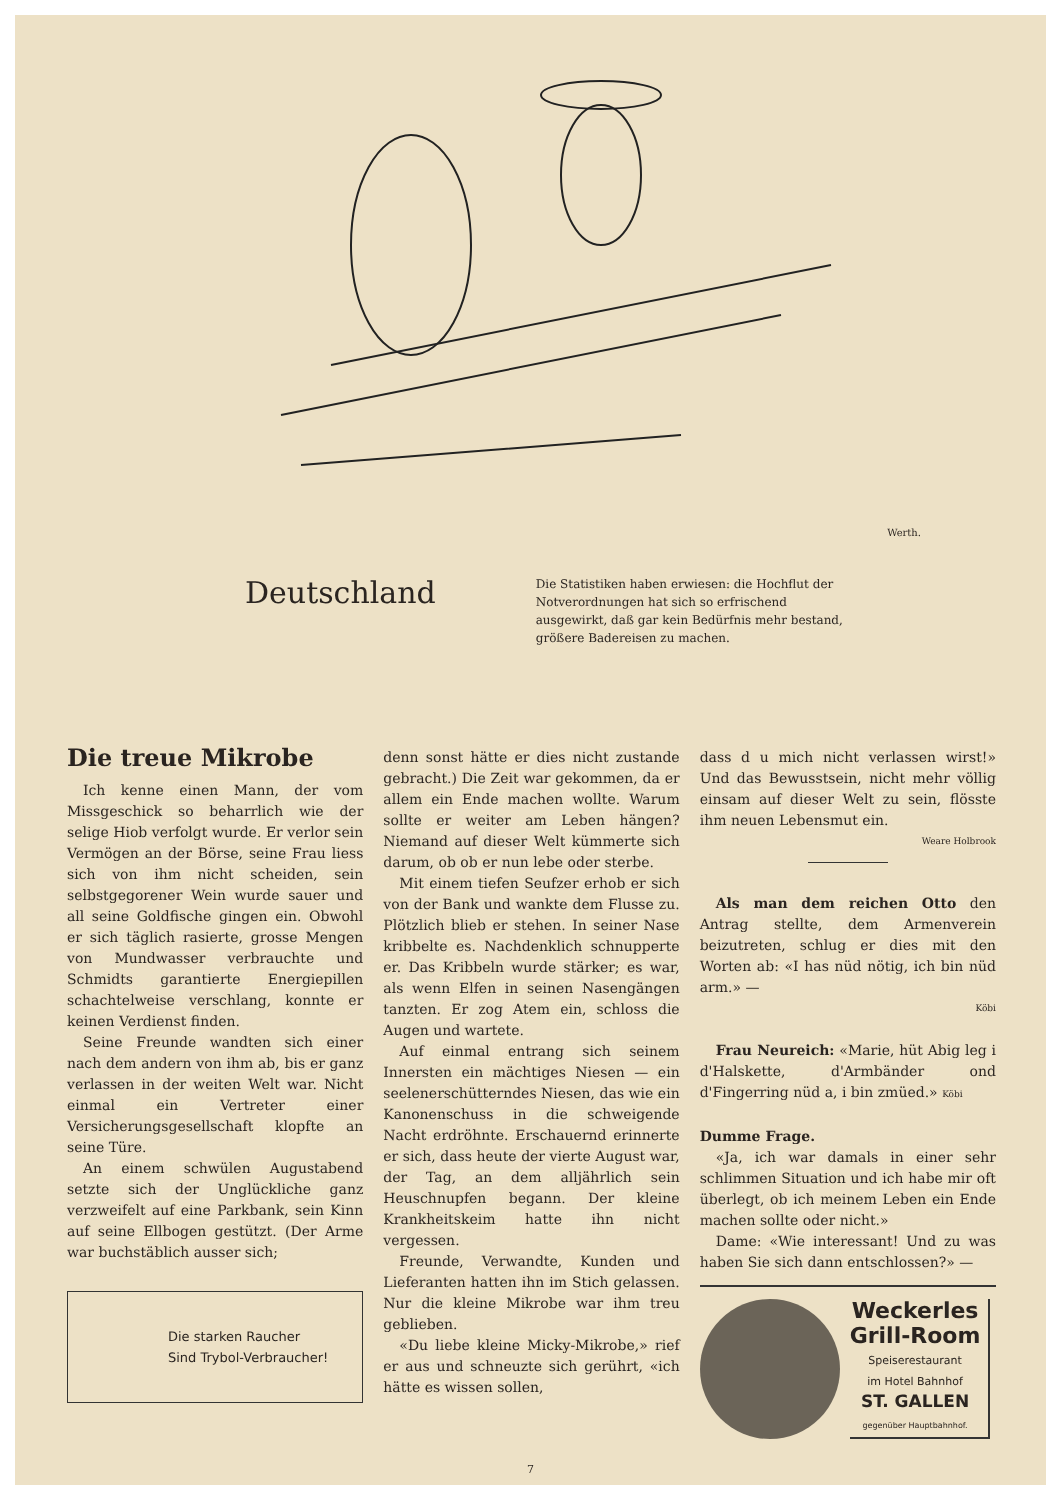Werth.
Deutschland
Die Statistiken haben erwiesen: die Hochflut der Notverordnungen hat sich so erfrischend ausgewirkt, daß gar kein Bedürfnis mehr bestand, größere Badereisen zu machen.
Die treue Mikrobe
Ich kenne einen Mann, der vom Missgeschick so beharrlich wie der selige Hiob verfolgt wurde. Er verlor sein Vermögen an der Börse, seine Frau liess sich von ihm nicht scheiden, sein selbstgegorener Wein wurde sauer und all seine Goldfische gingen ein. Obwohl er sich täglich rasierte, grosse Mengen von Mundwasser verbrauchte und Schmidts garantierte Energiepillen schachtelweise verschlang, konnte er keinen Verdienst finden.
Seine Freunde wandten sich einer nach dem andern von ihm ab, bis er ganz verlassen in der weiten Welt war. Nicht einmal ein Vertreter einer Versicherungsgesellschaft klopfte an seine Türe.
An einem schwülen Augustabend setzte sich der Unglückliche ganz verzweifelt auf eine Parkbank, sein Kinn auf seine Ellbogen gestützt. (Der Arme war buchstäblich ausser sich;
Die starken Raucher
Sind Trybol-Verbraucher!
denn sonst hätte er dies nicht zustande gebracht.) Die Zeit war gekommen, da er allem ein Ende machen wollte. Warum sollte er weiter am Leben hängen? Niemand auf dieser Welt kümmerte sich darum, ob ob er nun lebe oder sterbe.
Mit einem tiefen Seufzer erhob er sich von der Bank und wankte dem Flusse zu. Plötzlich blieb er stehen. In seiner Nase kribbelte es. Nachdenklich schnupperte er. Das Kribbeln wurde stärker; es war, als wenn Elfen in seinen Nasengängen tanzten. Er zog Atem ein, schloss die Augen und wartete.
Auf einmal entrang sich seinem Innersten ein mächtiges Niesen — ein seelenerschütterndes Niesen, das wie ein Kanonenschuss in die schweigende Nacht erdröhnte. Erschauernd erinnerte er sich, dass heute der vierte August war, der Tag, an dem alljährlich sein Heuschnupfen begann. Der kleine Krankheitskeim hatte ihn nicht vergessen.
Freunde, Verwandte, Kunden und Lieferanten hatten ihn im Stich gelassen. Nur die kleine Mikrobe war ihm treu geblieben.
«Du liebe kleine Micky-Mikrobe,» rief er aus und schneuzte sich gerührt, «ich hätte es wissen sollen,
dass d u mich nicht verlassen wirst!» Und das Bewusstsein, nicht mehr völlig einsam auf dieser Welt zu sein, flösste ihm neuen Lebensmut ein.
Weare Holbrook
Als man dem reichen Otto den Antrag stellte, dem Armenverein beizutreten, schlug er dies mit den Worten ab: «I has nüd nötig, ich bin nüd arm.» —
Köbi
Frau Neureich: «Marie, hüt Abig leg i d'Halskette, d'Armbänder ond d'Fingerring nüd a, i bin zmüed.» Köbi
Dumme Frage.
«Ja, ich war damals in einer sehr schlimmen Situation und ich habe mir oft überlegt, ob ich meinem Leben ein Ende machen sollte oder nicht.»
Dame: «Wie interessant! Und zu was haben Sie sich dann entschlossen?» —
Weckerles
Grill-Room
Speiserestaurant
im Hotel Bahnhof
ST. GALLEN
gegenüber Hauptbahnhof.
7